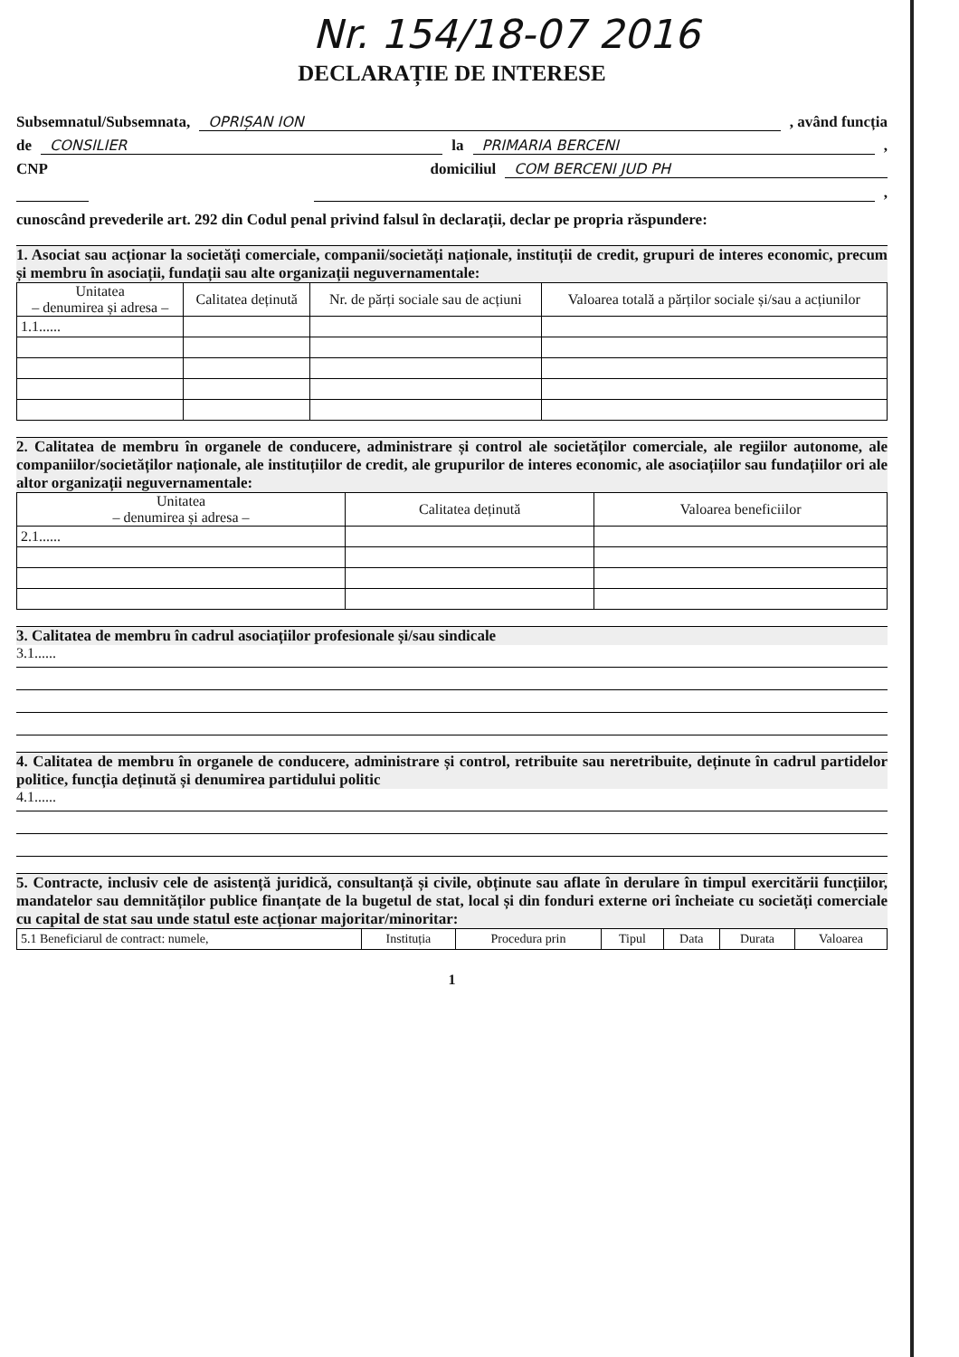Nr. 154/18-07 2016
DECLARAȚIE DE INTERESE
Subsemnatul/Subsemnata, OPRIȘAN ION , având funcția
de CONSILIER la PRIMARIA BERCENI ,
CNP domiciliul COM BERCENI JUD PH
,
cunoscând prevederile art. 292 din Codul penal privind falsul în declarații, declar pe propria răspundere:
1. Asociat sau acționar la societăți comerciale, companii/societăți naționale, instituții de credit, grupuri de interes economic, precum și membru în asociații, fundații sau alte organizații neguvernamentale:
| Unitatea – denumirea și adresa – | Calitatea deținută | Nr. de părți sociale sau de acțiuni | Valoarea totală a părților sociale și/sau a acțiunilor |
| --- | --- | --- | --- |
| 1.1...... | | | |
2. Calitatea de membru în organele de conducere, administrare și control ale societăților comerciale, ale regiilor autonome, ale companiilor/societăților naționale, ale instituțiilor de credit, ale grupurilor de interes economic, ale asociațiilor sau fundațiilor ori ale altor organizații neguvernamentale:
| Unitatea – denumirea și adresa – | Calitatea deținută | Valoarea beneficiilor |
| --- | --- | --- |
| 2.1...... | | |
3. Calitatea de membru în cadrul asociațiilor profesionale și/sau sindicale
3.1......
4. Calitatea de membru în organele de conducere, administrare și control, retribuite sau neretribuite, deținute în cadrul partidelor politice, funcția deținută și denumirea partidului politic
4.1......
5. Contracte, inclusiv cele de asistență juridică, consultanță și civile, obținute sau aflate în derulare în timpul exercitării funcțiilor, mandatelor sau demnităților publice finanțate de la bugetul de stat, local și din fonduri externe ori încheiate cu societăți comerciale cu capital de stat sau unde statul este acționar majoritar/minoritar:
| 5.1 Beneficiarul de contract: numele, | Instituția | Procedura prin | Tipul | Data | Durata | Valoarea |
1